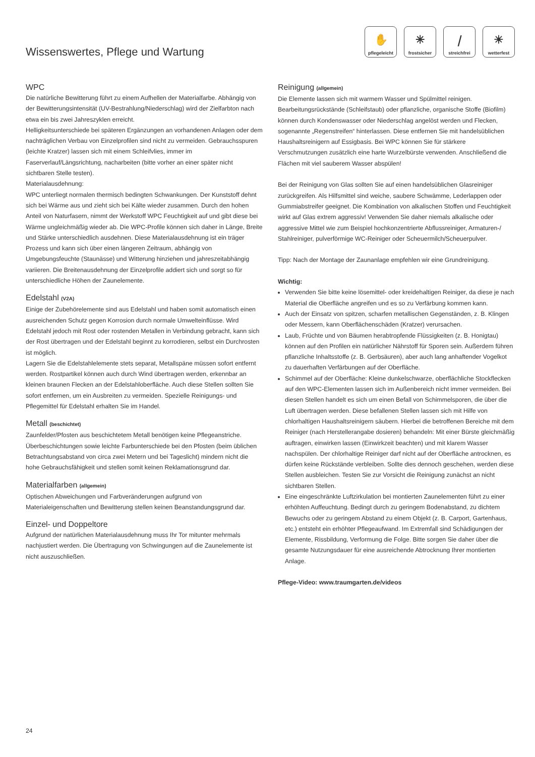Wissenswertes, Pflege und Wartung
✋
pflegeleicht
✳
frostsicher
⧸
streichfrei
☀
wetterfest
WPC
Die natürliche Bewitterung führt zu einem Aufhellen der Materialfarbe. Abhängig von der Bewitterungsintensität (UV-Bestrahlung/Niederschlag) wird der Zielfarbton nach etwa ein bis zwei Jahreszyklen erreicht.
Helligkeitsunterschiede bei späteren Ergänzungen an vorhandenen Anlagen oder dem nachträglichen Verbau von Einzelprofilen sind nicht zu vermeiden. Gebrauchsspuren (leichte Kratzer) lassen sich mit einem Schleifvlies, immer im Faserverlauf/Längsrichtung, nacharbeiten (bitte vorher an einer später nicht sichtbaren Stelle testen).
Materialausdehnung:
WPC unterliegt normalen thermisch bedingten Schwankungen. Der Kunststoff dehnt sich bei Wärme aus und zieht sich bei Kälte wieder zusammen. Durch den hohen Anteil von Naturfasern, nimmt der Werkstoff WPC Feuchtigkeit auf und gibt diese bei Wärme ungleichmäßig wieder ab. Die WPC-Profile können sich daher in Länge, Breite und Stärke unterschiedlich ausdehnen. Diese Materialausdehnung ist ein träger Prozess und kann sich über einen längeren Zeitraum, abhängig von Umgebungsfeuchte (Staunässe) und Witterung hinziehen und jahreszeitabhängig variieren. Die Breitenausdehnung der Einzelprofile addiert sich und sorgt so für unterschiedliche Höhen der Zaunelemente.
Edelstahl (V2A)
Einige der Zubehörelemente sind aus Edelstahl und haben somit automatisch einen ausreichenden Schutz gegen Korrosion durch normale Umwelteinflüsse. Wird Edelstahl jedoch mit Rost oder rostenden Metallen in Verbindung gebracht, kann sich der Rost übertragen und der Edelstahl beginnt zu korrodieren, selbst ein Durchrosten ist möglich.
Lagern Sie die Edelstahlelemente stets separat, Metallspäne müssen sofort entfernt werden. Rostpartikel können auch durch Wind übertragen werden, erkennbar an kleinen braunen Flecken an der Edelstahloberfläche. Auch diese Stellen sollten Sie sofort entfernen, um ein Ausbreiten zu vermeiden. Spezielle Reinigungs- und Pflegemittel für Edelstahl erhalten Sie im Handel.
Metall (beschichtet)
Zaunfelder/Pfosten aus beschichtetem Metall benötigen keine Pflegeanstriche. Überbeschichtungen sowie leichte Farbunterschiede bei den Pfosten (beim üblichen Betrachtungsabstand von circa zwei Metern und bei Tageslicht) mindern nicht die hohe Gebrauchsfähigkeit und stellen somit keinen Reklamationsgrund dar.
Materialfarben (allgemein)
Optischen Abweichungen und Farbveränderungen aufgrund von Materialeigenschaften und Bewitterung stellen keinen Beanstandungsgrund dar.
Einzel- und Doppeltore
Aufgrund der natürlichen Materialausdehnung muss Ihr Tor mitunter mehrmals nachjustiert werden. Die Übertragung von Schwingungen auf die Zaunelemente ist nicht auszuschließen.
Reinigung (allgemein)
Die Elemente lassen sich mit warmem Wasser und Spülmittel reinigen. Bearbeitungsrückstände (Schleifstaub) oder pflanzliche, organische Stoffe (Biofilm) können durch Kondenswasser oder Niederschlag angelöst werden und Flecken, sogenannte „Regenstreifen“ hinterlassen. Diese entfernen Sie mit handelsüblichen Haushaltsreinigern auf Essigbasis. Bei WPC können Sie für stärkere Verschmutzungen zusätzlich eine harte Wurzelbürste verwenden. Anschließend die Flächen mit viel sauberem Wasser abspülen!
Bei der Reinigung von Glas sollten Sie auf einen handelsüblichen Glasreiniger zurückgreifen. Als Hilfsmittel sind weiche, saubere Schwämme, Lederlappen oder Gummiabstreifer geeignet. Die Kombination von alkalischen Stoffen und Feuchtigkeit wirkt auf Glas extrem aggressiv! Verwenden Sie daher niemals alkalische oder aggressive Mittel wie zum Beispiel hochkonzentrierte Abflussreiniger, Armaturen-/ Stahlreiniger, pulverförmige WC-Reiniger oder Scheuermilch/Scheuerpulver.
Tipp: Nach der Montage der Zaunanlage empfehlen wir eine Grundreinigung.
Wichtig:
Verwenden Sie bitte keine lösemittel- oder kreidehaltigen Reiniger, da diese je nach Material die Oberfläche angreifen und es so zu Verfärbung kommen kann.
Auch der Einsatz von spitzen, scharfen metallischen Gegenständen, z. B. Klingen oder Messern, kann Oberflächenschäden (Kratzer) verursachen.
Laub, Früchte und von Bäumen herabtropfende Flüssigkeiten (z. B. Honigtau) können auf den Profilen ein natürlicher Nährstoff für Sporen sein. Außerdem führen pflanzliche Inhaltsstoffe (z. B. Gerbsäuren), aber auch lang anhaftender Vogelkot zu dauerhaften Verfärbungen auf der Oberfläche.
Schimmel auf der Oberfläche: Kleine dunkelschwarze, oberflächliche Stockflecken auf den WPC-Elementen lassen sich im Außenbereich nicht immer vermeiden. Bei diesen Stellen handelt es sich um einen Befall von Schimmelsporen, die über die Luft übertragen werden. Diese befallenen Stellen lassen sich mit Hilfe von chlorhaltigen Haushaltsreinigern säubern. Hierbei die betroffenen Bereiche mit dem Reiniger (nach Herstellerangabe dosieren) behandeln: Mit einer Bürste gleichmäßig auftragen, einwirken lassen (Einwirkzeit beachten) und mit klarem Wasser nachspülen. Der chlorhaltige Reiniger darf nicht auf der Oberfläche antrocknen, es dürfen keine Rückstände verbleiben. Sollte dies dennoch geschehen, werden diese Stellen ausbleichen. Testen Sie zur Vorsicht die Reinigung zunächst an nicht sichtbaren Stellen.
Eine eingeschränkte Luftzirkulation bei montierten Zaunelementen führt zu einer erhöhten Auffeuchtung. Bedingt durch zu geringem Bodenabstand, zu dichtem Bewuchs oder zu geringem Abstand zu einem Objekt (z. B. Carport, Gartenhaus, etc.) entsteht ein erhöhter Pflegeaufwand. Im Extremfall sind Schädigungen der Elemente, Rissbildung, Verformung die Folge. Bitte sorgen Sie daher über die gesamte Nutzungsdauer für eine ausreichende Abtrocknung Ihrer montierten Anlage.
Pflege-Video: www.traumgarten.de/videos
24